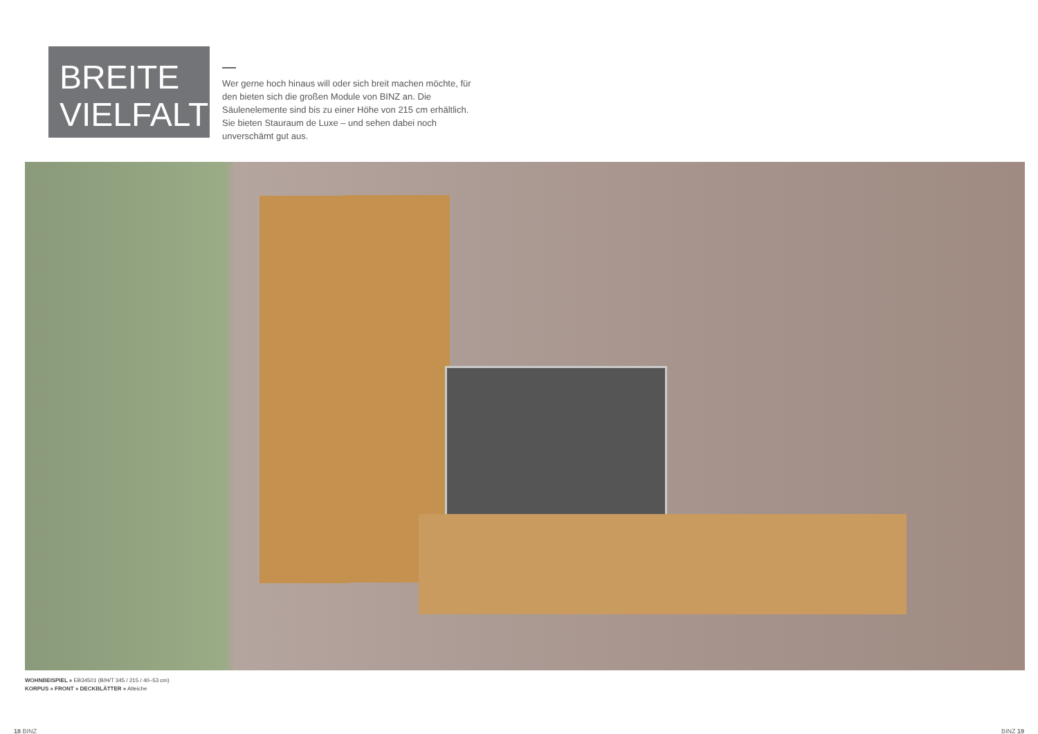BREITE
VIELFALT
Wer gerne hoch hinaus will oder sich breit machen möchte, für den bieten sich die großen Module von BINZ an. Die Säulenelemente sind bis zu einer Höhe von 215 cm erhältlich. Sie bieten Stauraum de Luxe – und sehen dabei noch unverschämt gut aus.
WOHNBEISPIEL » EB34501 (B/H/T 345 / 215 / 40–53 cm)
KORPUS » FRONT » DECKBLÄTTER » Alteiche
18 BINZ BINZ 19